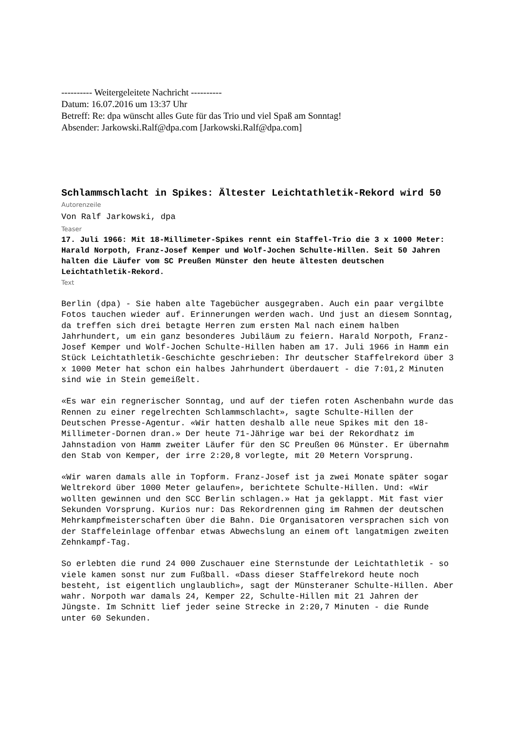---------- Weitergeleitete Nachricht ----------
Datum: 16.07.2016 um 13:37 Uhr
Betreff: Re: dpa wünscht alles Gute für das Trio und viel Spaß am Sonntag!
Absender: Jarkowski.Ralf@dpa.com [Jarkowski.Ralf@dpa.com]
Schlammschlacht in Spikes: Ältester Leichtathletik-Rekord wird 50
Autorenzeile
Von Ralf Jarkowski, dpa
Teaser
17. Juli 1966: Mit 18-Millimeter-Spikes rennt ein Staffel-Trio die 3 x 1000 Meter: Harald Norpoth, Franz-Josef Kemper und Wolf-Jochen Schulte-Hillen. Seit 50 Jahren halten die Läufer vom SC Preußen Münster den heute ältesten deutschen Leichtathletik-Rekord.
Text
Berlin (dpa) - Sie haben alte Tagebücher ausgegraben. Auch ein paar vergilbte Fotos tauchen wieder auf. Erinnerungen werden wach. Und just an diesem Sonntag, da treffen sich drei betagte Herren zum ersten Mal nach einem halben Jahrhundert, um ein ganz besonderes Jubiläum zu feiern. Harald Norpoth, Franz-Josef Kemper und Wolf-Jochen Schulte-Hillen haben am 17. Juli 1966 in Hamm ein Stück Leichtathletik-Geschichte geschrieben: Ihr deutscher Staffelrekord über 3 x 1000 Meter hat schon ein halbes Jahrhundert überdauert - die 7:01,2 Minuten sind wie in Stein gemeißelt.
«Es war ein regnerischer Sonntag, und auf der tiefen roten Aschenbahn wurde das Rennen zu einer regelrechten Schlammschlacht», sagte Schulte-Hillen der Deutschen Presse-Agentur. «Wir hatten deshalb alle neue Spikes mit den 18-Millimeter-Dornen dran.» Der heute 71-Jährige war bei der Rekordhatz im Jahnstadion von Hamm zweiter Läufer für den SC Preußen 06 Münster. Er übernahm den Stab von Kemper, der irre 2:20,8 vorlegte, mit 20 Metern Vorsprung.
«Wir waren damals alle in Topform. Franz-Josef ist ja zwei Monate später sogar Weltrekord über 1000 Meter gelaufen», berichtete Schulte-Hillen. Und: «Wir wollten gewinnen und den SCC Berlin schlagen.» Hat ja geklappt. Mit fast vier Sekunden Vorsprung. Kurios nur: Das Rekordrennen ging im Rahmen der deutschen Mehrkampfmeisterschaften über die Bahn. Die Organisatoren versprachen sich von der Staffeleinlage offenbar etwas Abwechslung an einem oft langatmigen zweiten Zehnkampf-Tag.
So erlebten die rund 24 000 Zuschauer eine Sternstunde der Leichtathletik - so viele kamen sonst nur zum Fußball. «Dass dieser Staffelrekord heute noch besteht, ist eigentlich unglaublich», sagt der Münsteraner Schulte-Hillen. Aber wahr. Norpoth war damals 24, Kemper 22, Schulte-Hillen mit 21 Jahren der Jüngste. Im Schnitt lief jeder seine Strecke in 2:20,7 Minuten - die Runde unter 60 Sekunden.